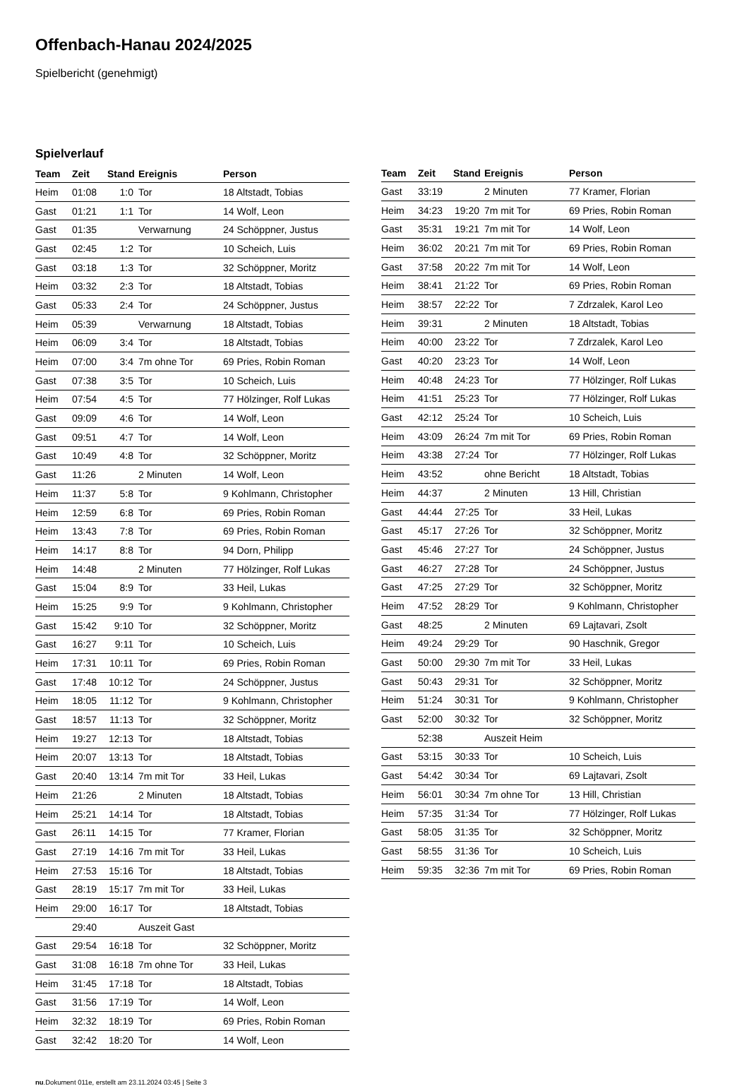Offenbach-Hanau 2024/2025
Spielbericht (genehmigt)
Spielverlauf
| Team | Zeit | Stand | Ereignis | Person |
| --- | --- | --- | --- | --- |
| Heim | 01:08 | 1:0 | Tor | 18 Altstadt, Tobias |
| Gast | 01:21 | 1:1 | Tor | 14 Wolf, Leon |
| Gast | 01:35 | | Verwarnung | 24 Schöppner, Justus |
| Gast | 02:45 | 1:2 | Tor | 10 Scheich, Luis |
| Gast | 03:18 | 1:3 | Tor | 32 Schöppner, Moritz |
| Heim | 03:32 | 2:3 | Tor | 18 Altstadt, Tobias |
| Gast | 05:33 | 2:4 | Tor | 24 Schöppner, Justus |
| Heim | 05:39 | | Verwarnung | 18 Altstadt, Tobias |
| Heim | 06:09 | 3:4 | Tor | 18 Altstadt, Tobias |
| Heim | 07:00 | 3:4 | 7m ohne Tor | 69 Pries, Robin Roman |
| Gast | 07:38 | 3:5 | Tor | 10 Scheich, Luis |
| Heim | 07:54 | 4:5 | Tor | 77 Hölzinger, Rolf Lukas |
| Gast | 09:09 | 4:6 | Tor | 14 Wolf, Leon |
| Gast | 09:51 | 4:7 | Tor | 14 Wolf, Leon |
| Gast | 10:49 | 4:8 | Tor | 32 Schöppner, Moritz |
| Gast | 11:26 | | 2 Minuten | 14 Wolf, Leon |
| Heim | 11:37 | 5:8 | Tor | 9 Kohlmann, Christopher |
| Heim | 12:59 | 6:8 | Tor | 69 Pries, Robin Roman |
| Heim | 13:43 | 7:8 | Tor | 69 Pries, Robin Roman |
| Heim | 14:17 | 8:8 | Tor | 94 Dorn, Philipp |
| Heim | 14:48 | | 2 Minuten | 77 Hölzinger, Rolf Lukas |
| Gast | 15:04 | 8:9 | Tor | 33 Heil, Lukas |
| Heim | 15:25 | 9:9 | Tor | 9 Kohlmann, Christopher |
| Gast | 15:42 | 9:10 | Tor | 32 Schöppner, Moritz |
| Gast | 16:27 | 9:11 | Tor | 10 Scheich, Luis |
| Heim | 17:31 | 10:11 | Tor | 69 Pries, Robin Roman |
| Gast | 17:48 | 10:12 | Tor | 24 Schöppner, Justus |
| Heim | 18:05 | 11:12 | Tor | 9 Kohlmann, Christopher |
| Gast | 18:57 | 11:13 | Tor | 32 Schöppner, Moritz |
| Heim | 19:27 | 12:13 | Tor | 18 Altstadt, Tobias |
| Heim | 20:07 | 13:13 | Tor | 18 Altstadt, Tobias |
| Gast | 20:40 | 13:14 | 7m mit Tor | 33 Heil, Lukas |
| Heim | 21:26 | | 2 Minuten | 18 Altstadt, Tobias |
| Heim | 25:21 | 14:14 | Tor | 18 Altstadt, Tobias |
| Gast | 26:11 | 14:15 | Tor | 77 Kramer, Florian |
| Gast | 27:19 | 14:16 | 7m mit Tor | 33 Heil, Lukas |
| Heim | 27:53 | 15:16 | Tor | 18 Altstadt, Tobias |
| Gast | 28:19 | 15:17 | 7m mit Tor | 33 Heil, Lukas |
| Heim | 29:00 | 16:17 | Tor | 18 Altstadt, Tobias |
| | 29:40 | | Auszeit Gast | |
| Gast | 29:54 | 16:18 | Tor | 32 Schöppner, Moritz |
| Gast | 31:08 | 16:18 | 7m ohne Tor | 33 Heil, Lukas |
| Heim | 31:45 | 17:18 | Tor | 18 Altstadt, Tobias |
| Gast | 31:56 | 17:19 | Tor | 14 Wolf, Leon |
| Heim | 32:32 | 18:19 | Tor | 69 Pries, Robin Roman |
| Gast | 32:42 | 18:20 | Tor | 14 Wolf, Leon |
| Team | Zeit | Stand | Ereignis | Person |
| --- | --- | --- | --- | --- |
| Gast | 33:19 | | 2 Minuten | 77 Kramer, Florian |
| Heim | 34:23 | 19:20 | 7m mit Tor | 69 Pries, Robin Roman |
| Gast | 35:31 | 19:21 | 7m mit Tor | 14 Wolf, Leon |
| Heim | 36:02 | 20:21 | 7m mit Tor | 69 Pries, Robin Roman |
| Gast | 37:58 | 20:22 | 7m mit Tor | 14 Wolf, Leon |
| Heim | 38:41 | 21:22 | Tor | 69 Pries, Robin Roman |
| Heim | 38:57 | 22:22 | Tor | 7 Zdrzalek, Karol Leo |
| Heim | 39:31 | | 2 Minuten | 18 Altstadt, Tobias |
| Heim | 40:00 | 23:22 | Tor | 7 Zdrzalek, Karol Leo |
| Gast | 40:20 | 23:23 | Tor | 14 Wolf, Leon |
| Heim | 40:48 | 24:23 | Tor | 77 Hölzinger, Rolf Lukas |
| Heim | 41:51 | 25:23 | Tor | 77 Hölzinger, Rolf Lukas |
| Gast | 42:12 | 25:24 | Tor | 10 Scheich, Luis |
| Heim | 43:09 | 26:24 | 7m mit Tor | 69 Pries, Robin Roman |
| Heim | 43:38 | 27:24 | Tor | 77 Hölzinger, Rolf Lukas |
| Heim | 43:52 | | ohne Bericht | 18 Altstadt, Tobias |
| Heim | 44:37 | | 2 Minuten | 13 Hill, Christian |
| Gast | 44:44 | 27:25 | Tor | 33 Heil, Lukas |
| Gast | 45:17 | 27:26 | Tor | 32 Schöppner, Moritz |
| Gast | 45:46 | 27:27 | Tor | 24 Schöppner, Justus |
| Gast | 46:27 | 27:28 | Tor | 24 Schöppner, Justus |
| Gast | 47:25 | 27:29 | Tor | 32 Schöppner, Moritz |
| Heim | 47:52 | 28:29 | Tor | 9 Kohlmann, Christopher |
| Gast | 48:25 | | 2 Minuten | 69 Lajtavari, Zsolt |
| Heim | 49:24 | 29:29 | Tor | 90 Haschnik, Gregor |
| Gast | 50:00 | 29:30 | 7m mit Tor | 33 Heil, Lukas |
| Gast | 50:43 | 29:31 | Tor | 32 Schöppner, Moritz |
| Heim | 51:24 | 30:31 | Tor | 9 Kohlmann, Christopher |
| Gast | 52:00 | 30:32 | Tor | 32 Schöppner, Moritz |
| | 52:38 | | Auszeit Heim | |
| Gast | 53:15 | 30:33 | Tor | 10 Scheich, Luis |
| Gast | 54:42 | 30:34 | Tor | 69 Lajtavari, Zsolt |
| Heim | 56:01 | 30:34 | 7m ohne Tor | 13 Hill, Christian |
| Heim | 57:35 | 31:34 | Tor | 77 Hölzinger, Rolf Lukas |
| Gast | 58:05 | 31:35 | Tor | 32 Schöppner, Moritz |
| Gast | 58:55 | 31:36 | Tor | 10 Scheich, Luis |
| Heim | 59:35 | 32:36 | 7m mit Tor | 69 Pries, Robin Roman |
nu.Dokument 011e, erstellt am 23.11.2024 03:45 | Seite 3